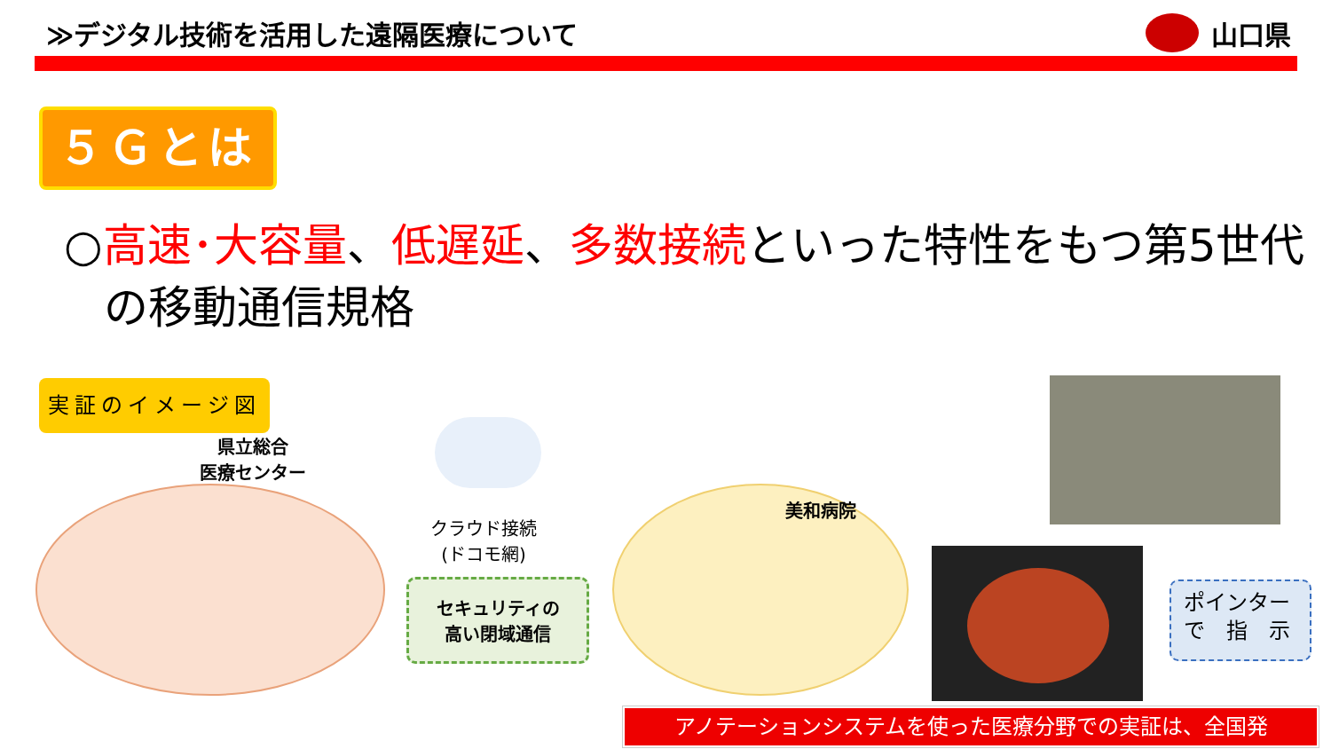≫デジタル技術を活用した遠隔医療について
山口県
５Ｇとは
○高速･大容量、低遅延、多数接続といった特性をもつ第5世代
の移動通信規格
実証のイメージ図
県立総合
医療センター
クラウド接続
(ドコモ網)
セキュリティの
高い閉域通信
美和病院
ポインター
で　指　示
アノテーションシステムを使った医療分野での実証は、全国発